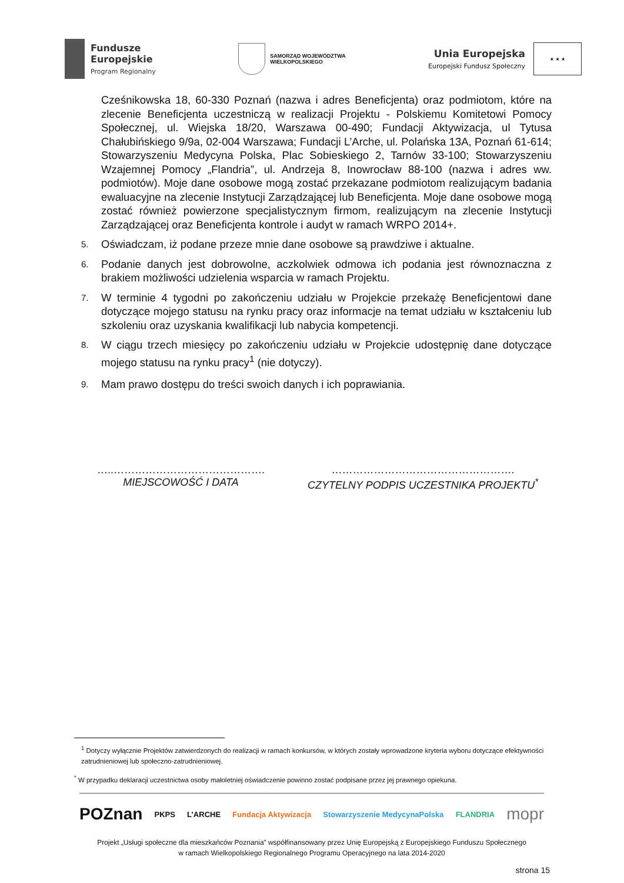Fundusze
Europejskie
Program Regionalny
SAMORZĄD WOJEWÓDZTWA
WIELKOPOLSKIEGO
Unia Europejska
Europejski Fundusz Społeczny
★ ★ ★
Cześnikowska 18, 60-330 Poznań (nazwa i adres Beneficjenta) oraz podmiotom, które na zlecenie Beneficjenta uczestniczą w realizacji Projektu - Polskiemu Komitetowi Pomocy Społecznej, ul. Wiejska 18/20, Warszawa 00-490; Fundacji Aktywizacja, ul Tytusa Chałubińskiego 9/9a, 02-004 Warszawa; Fundacji L’Arche, ul. Polańska 13A, Poznań 61-614; Stowarzyszeniu Medycyna Polska, Plac Sobieskiego 2, Tarnów 33-100; Stowarzyszeniu Wzajemnej Pomocy „Flandria”, ul. Andrzeja 8, Inowrocław 88-100 (nazwa i adres ww. podmiotów). Moje dane osobowe mogą zostać przekazane podmiotom realizującym badania ewaluacyjne na zlecenie Instytucji Zarządzającej lub Beneficjenta. Moje dane osobowe mogą zostać również powierzone specjalistycznym firmom, realizującym na zlecenie Instytucji Zarządzającej oraz Beneficjenta kontrole i audyt w ramach WRPO 2014+.
5.
Oświadczam, iż podane przeze mnie dane osobowe są prawdziwe i aktualne.
6.
Podanie danych jest dobrowolne, aczkolwiek odmowa ich podania jest równoznaczna z brakiem możliwości udzielenia wsparcia w ramach Projektu.
7.
W terminie 4 tygodni po zakończeniu udziału w Projekcie przekażę Beneficjentowi dane dotyczące mojego statusu na rynku pracy oraz informacje na temat udziału w kształceniu lub szkoleniu oraz uzyskania kwalifikacji lub nabycia kompetencji.
8.
W ciągu trzech miesięcy po zakończeniu udziału w Projekcie udostępnię dane dotyczące mojego statusu na rynku pracy<sup>1</sup> (nie dotyczy).
9.
Mam prawo dostępu do treści swoich danych i ich poprawiania.
…..…………………………………….
MIEJSCOWOŚĆ I DATA
…………………………………………….
CZYTELNY PODPIS UCZESTNIKA PROJEKTU<sup>*</sup>
<sup>1</sup> Dotyczy wyłącznie Projektów zatwierdzonych do realizacji w ramach konkursów, w których zostały wprowadzone kryteria wyboru dotyczące efektywności zatrudnieniowej lub społeczno-zatrudnieniowej.
<sup>*</sup> W przypadku deklaracji uczestnictwa osoby małoletniej oświadczenie powinno zostać podpisane przez jej prawnego opiekuna.
POZnan PKPS L’ARCHE Fundacja Aktywizacja Stowarzyszenie MedycynaPolska FLANDRIA mopr
Projekt „Usługi społeczne dla mieszkańców Poznania” współfinansowany przez Unię Europejską z Europejskiego Funduszu Społecznego
w ramach Wielkopolskiego Regionalnego Programu Operacyjnego na lata 2014-2020
strona 15